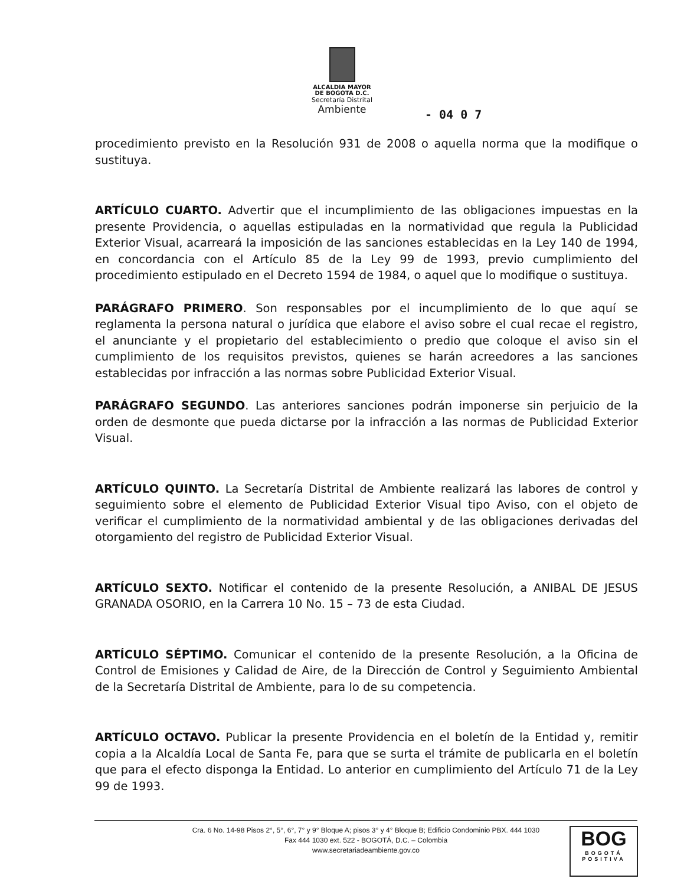ALCALDIA MAYOR
DE BOGOTA D.C.
Secretaría Distrital
Ambiente
- 04 0 7
procedimiento previsto en la Resolución 931 de 2008 o aquella norma que la modifique o sustituya.
ARTÍCULO CUARTO. Advertir que el incumplimiento de las obligaciones impuestas en la presente Providencia, o aquellas estipuladas en la normatividad que regula la Publicidad Exterior Visual, acarreará la imposición de las sanciones establecidas en la Ley 140 de 1994, en concordancia con el Artículo 85 de la Ley 99 de 1993, previo cumplimiento del procedimiento estipulado en el Decreto 1594 de 1984, o aquel que lo modifique o sustituya.
PARÁGRAFO PRIMERO. Son responsables por el incumplimiento de lo que aquí se reglamenta la persona natural o jurídica que elabore el aviso sobre el cual recae el registro, el anunciante y el propietario del establecimiento o predio que coloque el aviso sin el cumplimiento de los requisitos previstos, quienes se harán acreedores a las sanciones establecidas por infracción a las normas sobre Publicidad Exterior Visual.
PARÁGRAFO SEGUNDO. Las anteriores sanciones podrán imponerse sin perjuicio de la orden de desmonte que pueda dictarse por la infracción a las normas de Publicidad Exterior Visual.
ARTÍCULO QUINTO. La Secretaría Distrital de Ambiente realizará las labores de control y seguimiento sobre el elemento de Publicidad Exterior Visual tipo Aviso, con el objeto de verificar el cumplimiento de la normatividad ambiental y de las obligaciones derivadas del otorgamiento del registro de Publicidad Exterior Visual.
ARTÍCULO SEXTO. Notificar el contenido de la presente Resolución, a ANIBAL DE JESUS GRANADA OSORIO, en la Carrera 10 No. 15 – 73 de esta Ciudad.
ARTÍCULO SÉPTIMO. Comunicar el contenido de la presente Resolución, a la Oficina de Control de Emisiones y Calidad de Aire, de la Dirección de Control y Seguimiento Ambiental de la Secretaría Distrital de Ambiente, para lo de su competencia.
ARTÍCULO OCTAVO. Publicar la presente Providencia en el boletín de la Entidad y, remitir copia a la Alcaldía Local de Santa Fe, para que se surta el trámite de publicarla en el boletín que para el efecto disponga la Entidad. Lo anterior en cumplimiento del Artículo 71 de la Ley 99 de 1993.
Cra. 6 No. 14-98 Pisos 2°, 5°, 6°, 7° y 9° Bloque A; pisos 3° y 4° Bloque B; Edificio Condominio PBX. 444 1030
Fax 444 1030 ext. 522 - BOGOTÁ, D.C. – Colombia
www.secretariadeambiente.gov.co
BOG
BOGOTÁ
POSITIVA